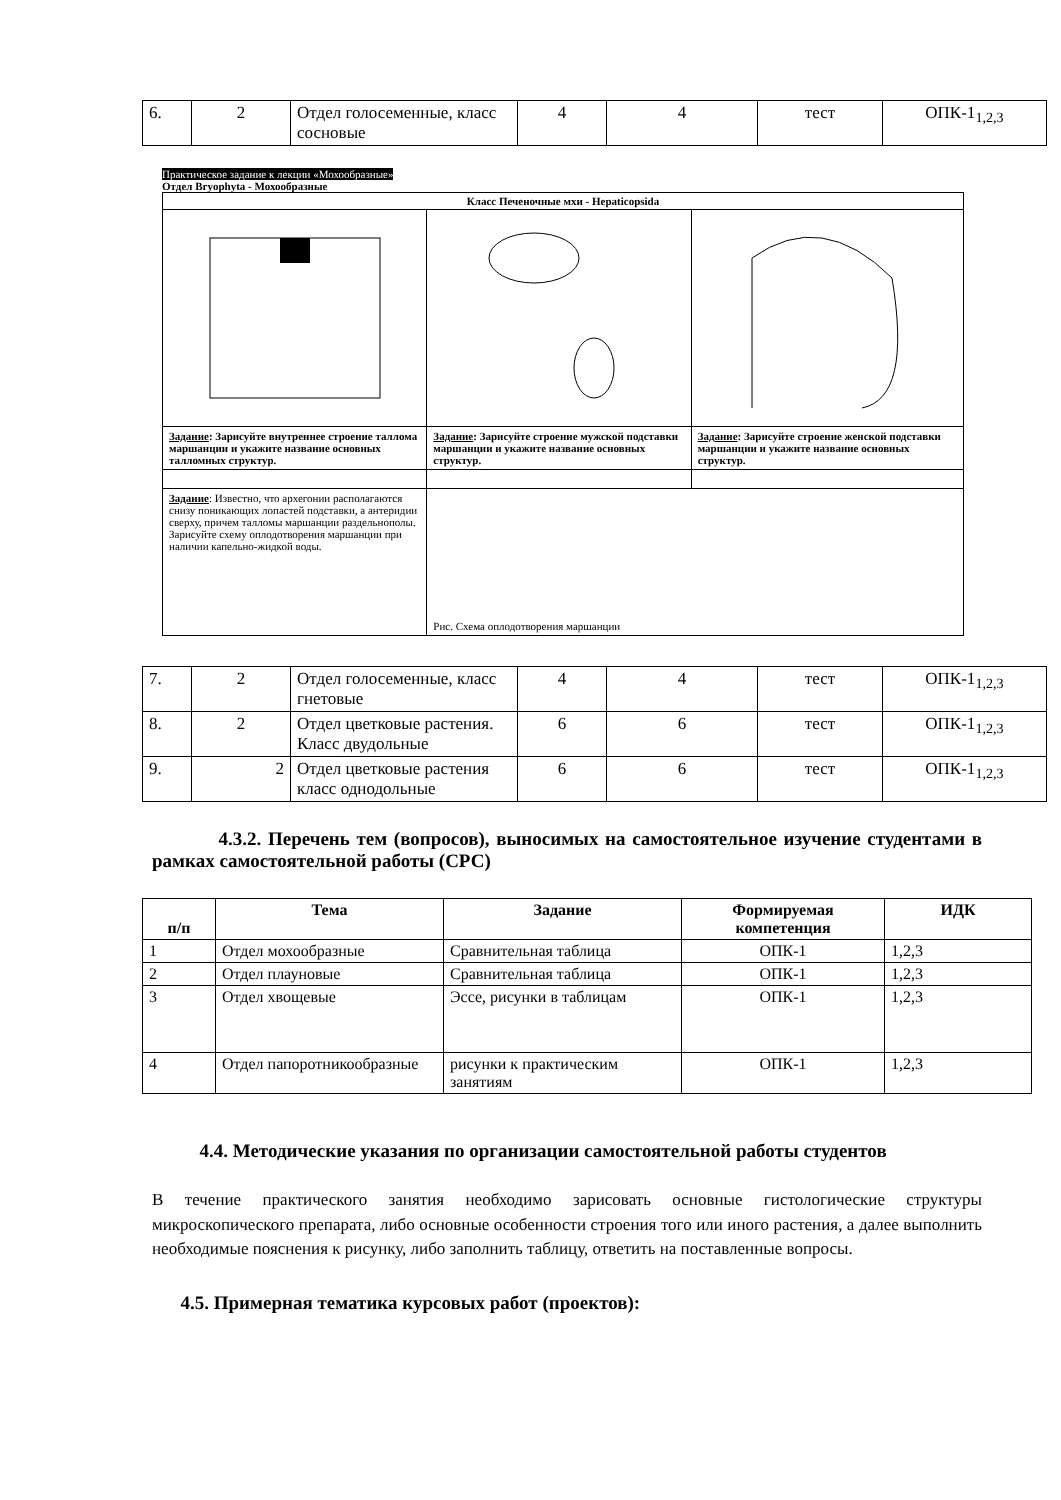| 6. | 2 | Отдел голосеменные, класс сосновые | 4 | 4 | тест | ОПК-1<sub>1,2,3</sub> |
Практическое задание к лекции «Мохообразные»
Отдел Bryophyta - Мохообразные
| Класс Печеночные мхи - Hepaticopsida | | |
| --- | --- | --- |
| Задание : Зарисуйте внутреннее строение талломa маршанции и укажите название основных талломных структур. | Задание : Зарисуйте строение мужской подставки маршанции и укажите название основных структур. | Задание : Зарисуйте строение женской подставки маршанции и укажите название основных структур. |
| Задание : Известно, что архегонии располагаются снизу поникающих лопастей подставки, а антеридии сверху, причем талломы маршанции раздельнополы. Зарисуйте схему оплодотворения маршанции при наличии капельно-жидкой воды. | Рис. Схема оплодотворения маршанции | |
| 7. | 2 | Отдел голосеменные, класс гнетовые | 4 | 4 | тест | ОПК-1<sub>1,2,3</sub> |
| 8. | 2 | Отдел цветковые растения. Класс двудольные | 6 | 6 | тест | ОПК-1<sub>1,2,3</sub> |
| 9. | 2 | Отдел цветковые растения класс однодольные | 6 | 6 | тест | ОПК-1<sub>1,2,3</sub> |
4.3.2. Перечень тем (вопросов), выносимых на самостоятельное изучение студентами в рамках самостоятельной работы (СРС)
| п/п | Тема | Задание | Формируемая компетенция | ИДК |
| --- | --- | --- | --- | --- |
| 1 | Отдел мохообразные | Сравнительная таблица | ОПК-1 | 1,2,3 |
| 2 | Отдел плауновые | Сравнительная таблица | ОПК-1 | 1,2,3 |
| 3 | Отдел хвощевые | Эссе, рисунки в таблицам | ОПК-1 | 1,2,3 |
| 4 | Отдел папоротникообразные | рисунки к практическим занятиям | ОПК-1 | 1,2,3 |
4.4. Методические указания по организации самостоятельной работы студентов
В течение практического занятия необходимо зарисовать основные гистологические структуры микроскопического препарата, либо основные особенности строения того или иного растения, а далее выполнить необходимые пояснения к рисунку, либо заполнить таблицу, ответить на поставленные вопросы.
4.5. Примерная тематика курсовых работ (проектов):